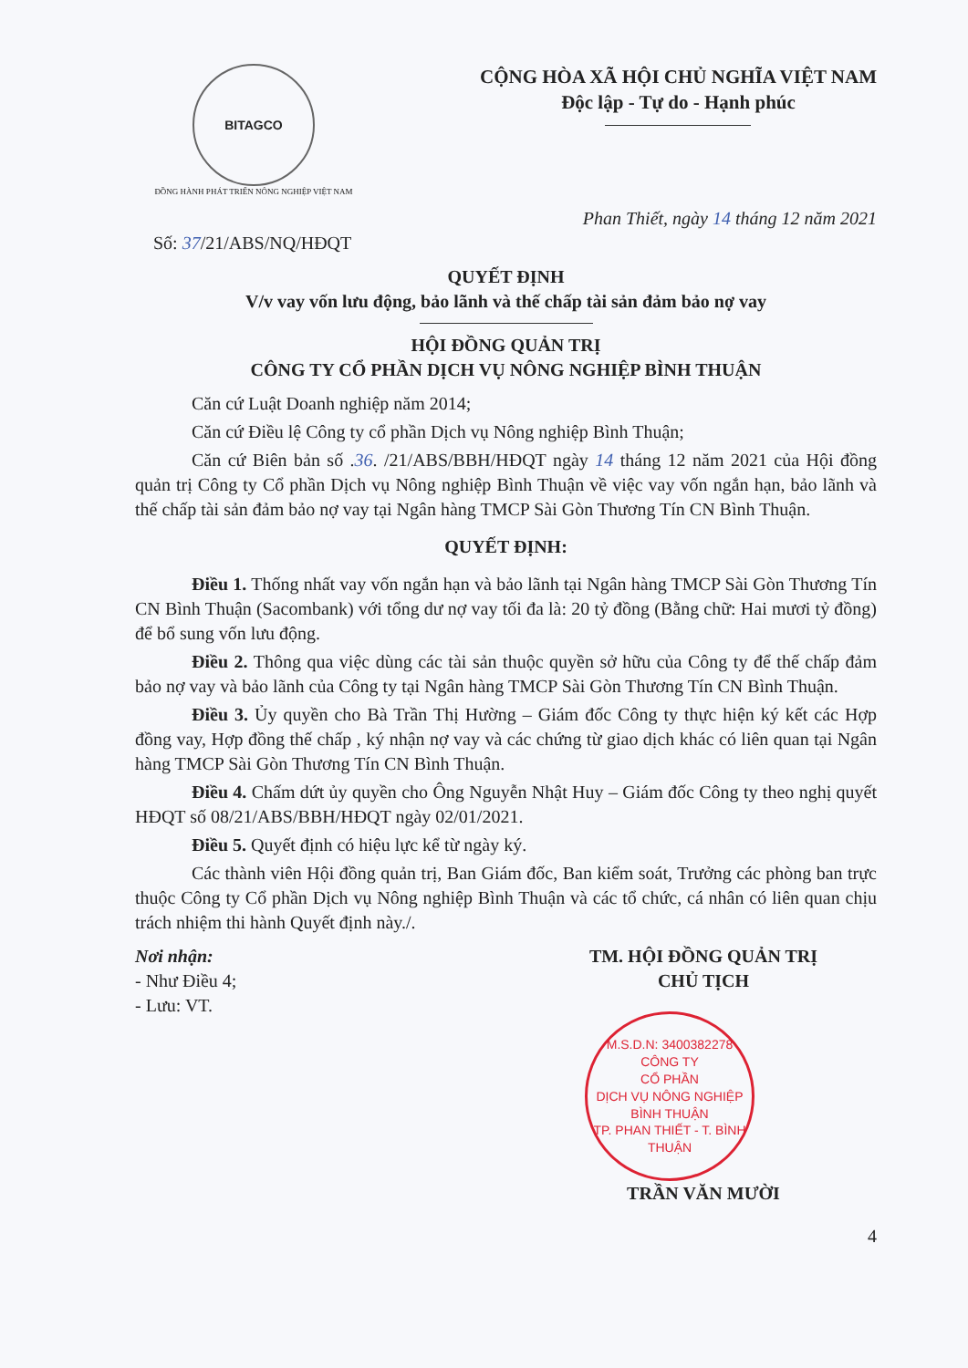BITAGCO
ĐỒNG HÀNH PHÁT TRIỂN NÔNG NGHIỆP VIỆT NAM
CỘNG HÒA XÃ HỘI CHỦ NGHĨA VIỆT NAM
Độc lập - Tự do - Hạnh phúc
Phan Thiết, ngày 14 tháng 12 năm 2021
Số: 37/21/ABS/NQ/HĐQT
QUYẾT ĐỊNH
V/v vay vốn lưu động, bảo lãnh và thế chấp tài sản đảm bảo nợ vay
HỘI ĐỒNG QUẢN TRỊ
CÔNG TY CỔ PHẦN DỊCH VỤ NÔNG NGHIỆP BÌNH THUẬN
Căn cứ Luật Doanh nghiệp năm 2014;
Căn cứ Điều lệ Công ty cổ phần Dịch vụ Nông nghiệp Bình Thuận;
Căn cứ Biên bản số .36. /21/ABS/BBH/HĐQT ngày 14 tháng 12 năm 2021 của Hội đồng quản trị Công ty Cổ phần Dịch vụ Nông nghiệp Bình Thuận về việc vay vốn ngắn hạn, bảo lãnh và thế chấp tài sản đảm bảo nợ vay tại Ngân hàng TMCP Sài Gòn Thương Tín CN Bình Thuận.
QUYẾT ĐỊNH:
Điều 1. Thống nhất vay vốn ngắn hạn và bảo lãnh tại Ngân hàng TMCP Sài Gòn Thương Tín CN Bình Thuận (Sacombank) với tổng dư nợ vay tối đa là: 20 tỷ đồng (Bằng chữ: Hai mươi tỷ đồng) để bổ sung vốn lưu động.
Điều 2. Thông qua việc dùng các tài sản thuộc quyền sở hữu của Công ty để thế chấp đảm bảo nợ vay và bảo lãnh của Công ty tại Ngân hàng TMCP Sài Gòn Thương Tín CN Bình Thuận.
Điều 3. Ủy quyền cho Bà Trần Thị Hường – Giám đốc Công ty thực hiện ký kết các Hợp đồng vay, Hợp đồng thế chấp , ký nhận nợ vay và các chứng từ giao dịch khác có liên quan tại Ngân hàng TMCP Sài Gòn Thương Tín CN Bình Thuận.
Điều 4. Chấm dứt ủy quyền cho Ông Nguyễn Nhật Huy – Giám đốc Công ty theo nghị quyết HĐQT số 08/21/ABS/BBH/HĐQT ngày 02/01/2021.
Điều 5. Quyết định có hiệu lực kể từ ngày ký.
Các thành viên Hội đồng quản trị, Ban Giám đốc, Ban kiểm soát, Trưởng các phòng ban trực thuộc Công ty Cổ phần Dịch vụ Nông nghiệp Bình Thuận và các tổ chức, cá nhân có liên quan chịu trách nhiệm thi hành Quyết định này./.
Nơi nhận:
- Như Điều 4;
- Lưu: VT.
TM. HỘI ĐỒNG QUẢN TRỊ
CHỦ TỊCH
M.S.D.N: 3400382278
CÔNG TY
CỔ PHẦN
DỊCH VỤ NÔNG NGHIỆP
BÌNH THUẬN
TP. PHAN THIẾT - T. BÌNH THUẬN
TRẦN VĂN MƯỜI
4